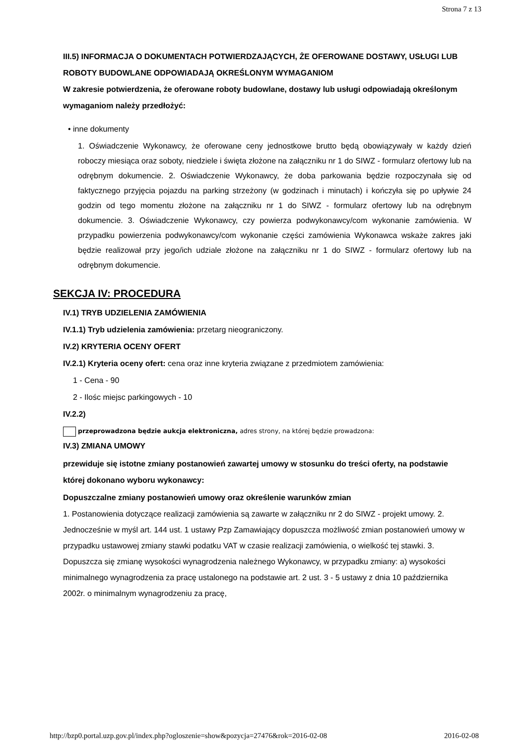Strona 7 z 13
III.5) INFORMACJA O DOKUMENTACH POTWIERDZAJĄCYCH, ŻE OFEROWANE DOSTAWY, USŁUGI LUB ROBOTY BUDOWLANE ODPOWIADAJĄ OKREŚLONYM WYMAGANIOM
W zakresie potwierdzenia, że oferowane roboty budowlane, dostawy lub usługi odpowiadają określonym wymaganiom należy przedłożyć:
• inne dokumenty
1. Oświadczenie Wykonawcy, że oferowane ceny jednostkowe brutto będą obowiązywały w każdy dzień roboczy miesiąca oraz soboty, niedziele i święta złożone na załączniku nr 1 do SIWZ - formularz ofertowy lub na odrębnym dokumencie. 2. Oświadczenie Wykonawcy, że doba parkowania będzie rozpoczynała się od faktycznego przyjęcia pojazdu na parking strzeżony (w godzinach i minutach) i kończyła się po upływie 24 godzin od tego momentu złożone na załączniku nr 1 do SIWZ - formularz ofertowy lub na odrębnym dokumencie. 3. Oświadczenie Wykonawcy, czy powierza podwykonawcy/com wykonanie zamówienia. W przypadku powierzenia podwykonawcy/com wykonanie części zamówienia Wykonawca wskaże zakres jaki będzie realizował przy jego/ich udziale złożone na załączniku nr 1 do SIWZ - formularz ofertowy lub na odrębnym dokumencie.
SEKCJA IV: PROCEDURA
IV.1) TRYB UDZIELENIA ZAMÓWIENIA
IV.1.1) Tryb udzielenia zamówienia: przetarg nieograniczony.
IV.2) KRYTERIA OCENY OFERT
IV.2.1) Kryteria oceny ofert: cena oraz inne kryteria związane z przedmiotem zamówienia:
1 - Cena - 90
2 - Ilośc miejsc parkingowych - 10
IV.2.2)
przeprowadzona będzie aukcja elektroniczna, adres strony, na której będzie prowadzona:
IV.3) ZMIANA UMOWY
przewiduje się istotne zmiany postanowień zawartej umowy w stosunku do treści oferty, na podstawie której dokonano wyboru wykonawcy:
Dopuszczalne zmiany postanowień umowy oraz określenie warunków zmian
1. Postanowienia dotyczące realizacji zamówienia są zawarte w załączniku nr 2 do SIWZ - projekt umowy. 2. Jednocześnie w myśl art. 144 ust. 1 ustawy Pzp Zamawiający dopuszcza możliwość zmian postanowień umowy w przypadku ustawowej zmiany stawki podatku VAT w czasie realizacji zamówienia, o wielkość tej stawki. 3. Dopuszcza się zmianę wysokości wynagrodzenia należnego Wykonawcy, w przypadku zmiany: a) wysokości minimalnego wynagrodzenia za pracę ustalonego na podstawie art. 2 ust. 3 - 5 ustawy z dnia 10 października 2002r. o minimalnym wynagrodzeniu za pracę,
http://bzp0.portal.uzp.gov.pl/index.php?ogloszenie=show&pozycja=27476&rok=2016-02-08 2016-02-08